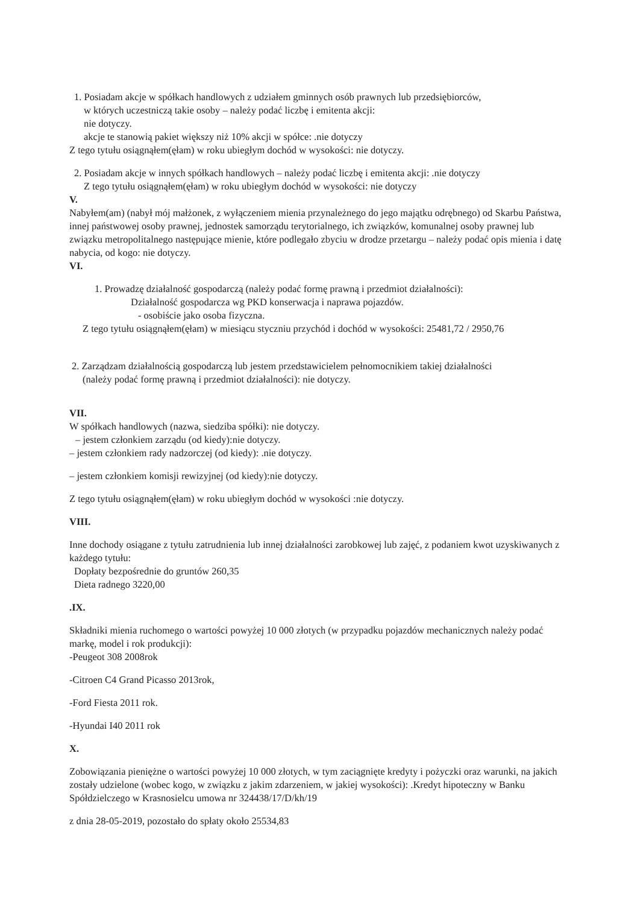1. Posiadam akcje w spółkach handlowych z udziałem gminnych osób prawnych lub przedsiębiorców,
w których uczestniczą takie osoby – należy podać liczbę i emitenta akcji:
nie dotyczy.
akcje te stanowią pakiet większy niż 10% akcji w spółce: .nie dotyczy
Z tego tytułu osiągnąłem(ęłam) w roku ubiegłym dochód w wysokości: nie dotyczy.
2. Posiadam akcje w innych spółkach handlowych – należy podać liczbę i emitenta akcji: .nie dotyczy
Z tego tytułu osiągnąłem(ęłam) w roku ubiegłym dochód w wysokości: nie dotyczy
V.
Nabyłem(am) (nabył mój małżonek, z wyłączeniem mienia przynależnego do jego majątku odrębnego) od Skarbu Państwa, innej państwowej osoby prawnej, jednostek samorządu terytorialnego, ich związków, komunalnej osoby prawnej lub związku metropolitalnego następujące mienie, które podlegało zbyciu w drodze przetargu – należy podać opis mienia i datę nabycia, od kogo: nie dotyczy.
VI.
1. Prowadzę działalność gospodarczą (należy podać formę prawną i przedmiot działalności):
Działalność gospodarcza wg PKD konserwacja i naprawa pojazdów.
- osobiście jako osoba fizyczna.
Z tego tytułu osiągnąłem(ęłam) w miesiącu styczniu przychód i dochód w wysokości: 25481,72 / 2950,76
2. Zarządzam działalnością gospodarczą lub jestem przedstawicielem pełnomocnikiem takiej działalności
(należy podać formę prawną i przedmiot działalności): nie dotyczy.
VII.
W spółkach handlowych (nazwa, siedziba spółki): nie dotyczy.
– jestem członkiem zarządu (od kiedy):nie dotyczy.
– jestem członkiem rady nadzorczej (od kiedy): .nie dotyczy.
– jestem członkiem komisji rewizyjnej (od kiedy):nie dotyczy.
Z tego tytułu osiągnąłem(ęłam) w roku ubiegłym dochód w wysokości :nie dotyczy.
VIII.
Inne dochody osiągane z tytułu zatrudnienia lub innej działalności zarobkowej lub zajęć, z podaniem kwot uzyskiwanych z każdego tytułu:
Dopłaty bezpośrednie do gruntów 260,35
Dieta radnego 3220,00
.IX.
Składniki mienia ruchomego o wartości powyżej 10 000 złotych (w przypadku pojazdów mechanicznych należy podać markę, model i rok produkcji):
-Peugeot 308 2008rok
-Citroen C4 Grand Picasso 2013rok,
-Ford Fiesta 2011 rok.
-Hyundai I40 2011 rok
X.
Zobowiązania pieniężne o wartości powyżej 10 000 złotych, w tym zaciągnięte kredyty i pożyczki oraz warunki, na jakich zostały udzielone (wobec kogo, w związku z jakim zdarzeniem, w jakiej wysokości): .Kredyt hipoteczny w Banku Spółdzielczego w Krasnosielcu umowa nr 324438/17/D/kh/19
z dnia 28-05-2019, pozostało do spłaty około 25534,83